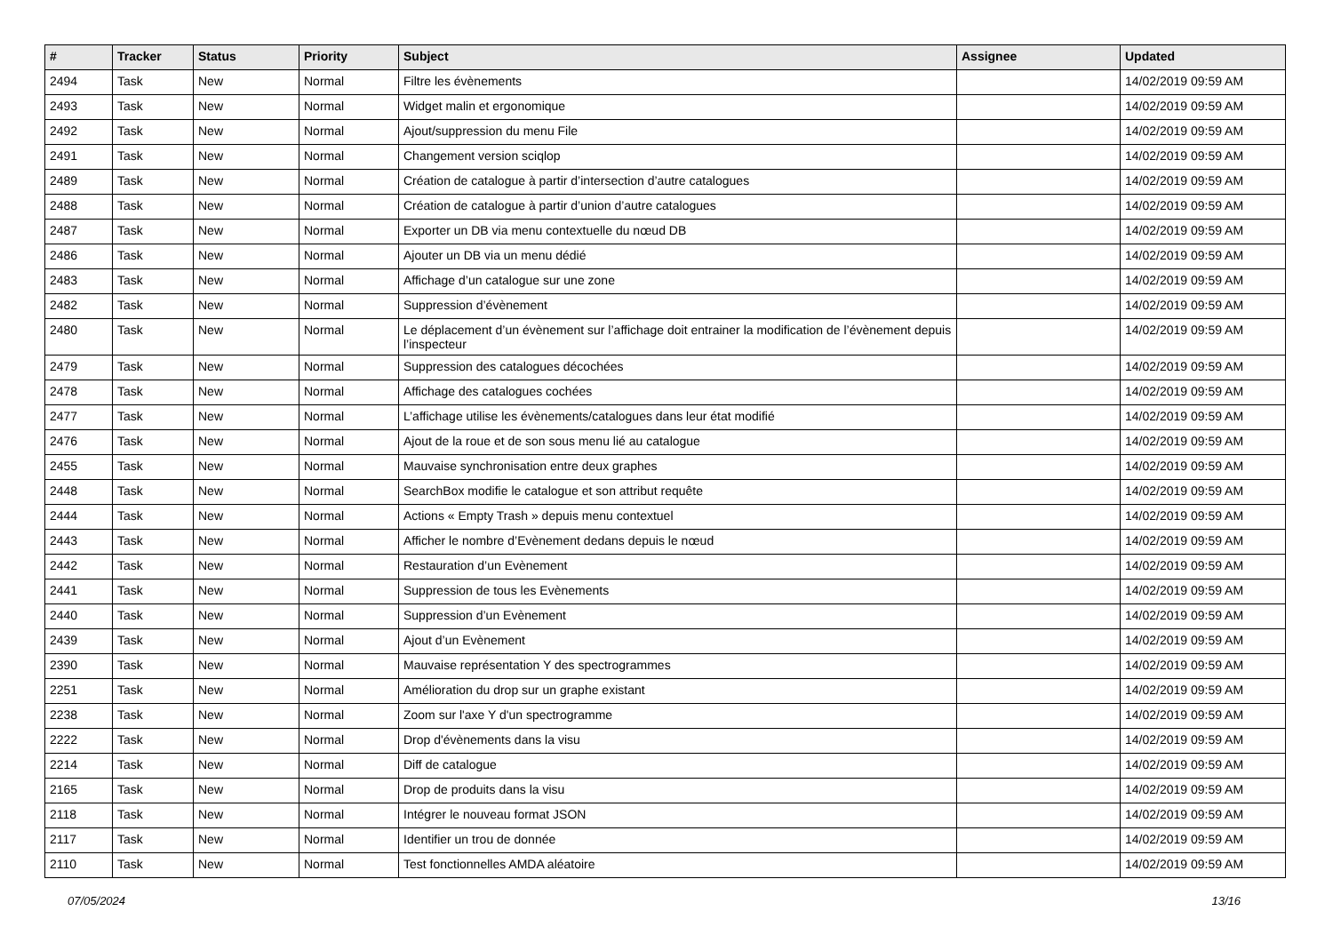| # | Tracker | Status | Priority | Subject | Assignee | Updated |
| --- | --- | --- | --- | --- | --- | --- |
| 2494 | Task | New | Normal | Filtre les évènements | | 14/02/2019 09:59 AM |
| 2493 | Task | New | Normal | Widget malin et ergonomique | | 14/02/2019 09:59 AM |
| 2492 | Task | New | Normal | Ajout/suppression du menu File | | 14/02/2019 09:59 AM |
| 2491 | Task | New | Normal | Changement version sciqlop | | 14/02/2019 09:59 AM |
| 2489 | Task | New | Normal | Création de catalogue à partir d’intersection d’autre catalogues | | 14/02/2019 09:59 AM |
| 2488 | Task | New | Normal | Création de catalogue à partir d’union d’autre catalogues | | 14/02/2019 09:59 AM |
| 2487 | Task | New | Normal | Exporter un DB via menu contextuelle du nœud DB | | 14/02/2019 09:59 AM |
| 2486 | Task | New | Normal | Ajouter un DB via un menu dédié | | 14/02/2019 09:59 AM |
| 2483 | Task | New | Normal | Affichage d’un catalogue sur une zone | | 14/02/2019 09:59 AM |
| 2482 | Task | New | Normal | Suppression d’évènement | | 14/02/2019 09:59 AM |
| 2480 | Task | New | Normal | Le déplacement d’un évènement sur l’affichage doit entrainer la modification de l’évènement depuis l’inspecteur | | 14/02/2019 09:59 AM |
| 2479 | Task | New | Normal | Suppression des catalogues décochées | | 14/02/2019 09:59 AM |
| 2478 | Task | New | Normal | Affichage des catalogues cochées | | 14/02/2019 09:59 AM |
| 2477 | Task | New | Normal | L’affichage utilise les évènements/catalogues dans leur état modifié | | 14/02/2019 09:59 AM |
| 2476 | Task | New | Normal | Ajout de la roue et de son sous menu lié au catalogue | | 14/02/2019 09:59 AM |
| 2455 | Task | New | Normal | Mauvaise synchronisation entre deux graphes | | 14/02/2019 09:59 AM |
| 2448 | Task | New | Normal | SearchBox modifie le catalogue et son attribut requête | | 14/02/2019 09:59 AM |
| 2444 | Task | New | Normal | Actions « Empty Trash » depuis menu contextuel | | 14/02/2019 09:59 AM |
| 2443 | Task | New | Normal | Afficher le nombre d’Evènement dedans depuis le nœud | | 14/02/2019 09:59 AM |
| 2442 | Task | New | Normal | Restauration d’un Evènement | | 14/02/2019 09:59 AM |
| 2441 | Task | New | Normal | Suppression de tous les Evènements | | 14/02/2019 09:59 AM |
| 2440 | Task | New | Normal | Suppression d’un Evènement | | 14/02/2019 09:59 AM |
| 2439 | Task | New | Normal | Ajout d’un Evènement | | 14/02/2019 09:59 AM |
| 2390 | Task | New | Normal | Mauvaise représentation Y des spectrogrammes | | 14/02/2019 09:59 AM |
| 2251 | Task | New | Normal | Amélioration du drop sur un graphe existant | | 14/02/2019 09:59 AM |
| 2238 | Task | New | Normal | Zoom sur l'axe Y d'un spectrogramme | | 14/02/2019 09:59 AM |
| 2222 | Task | New | Normal | Drop d'évènements dans la visu | | 14/02/2019 09:59 AM |
| 2214 | Task | New | Normal | Diff de catalogue | | 14/02/2019 09:59 AM |
| 2165 | Task | New | Normal | Drop de produits dans la visu | | 14/02/2019 09:59 AM |
| 2118 | Task | New | Normal | Intégrer le nouveau format JSON | | 14/02/2019 09:59 AM |
| 2117 | Task | New | Normal | Identifier un trou de donnée | | 14/02/2019 09:59 AM |
| 2110 | Task | New | Normal | Test fonctionnelles AMDA aléatoire | | 14/02/2019 09:59 AM |
07/05/2024 13/16